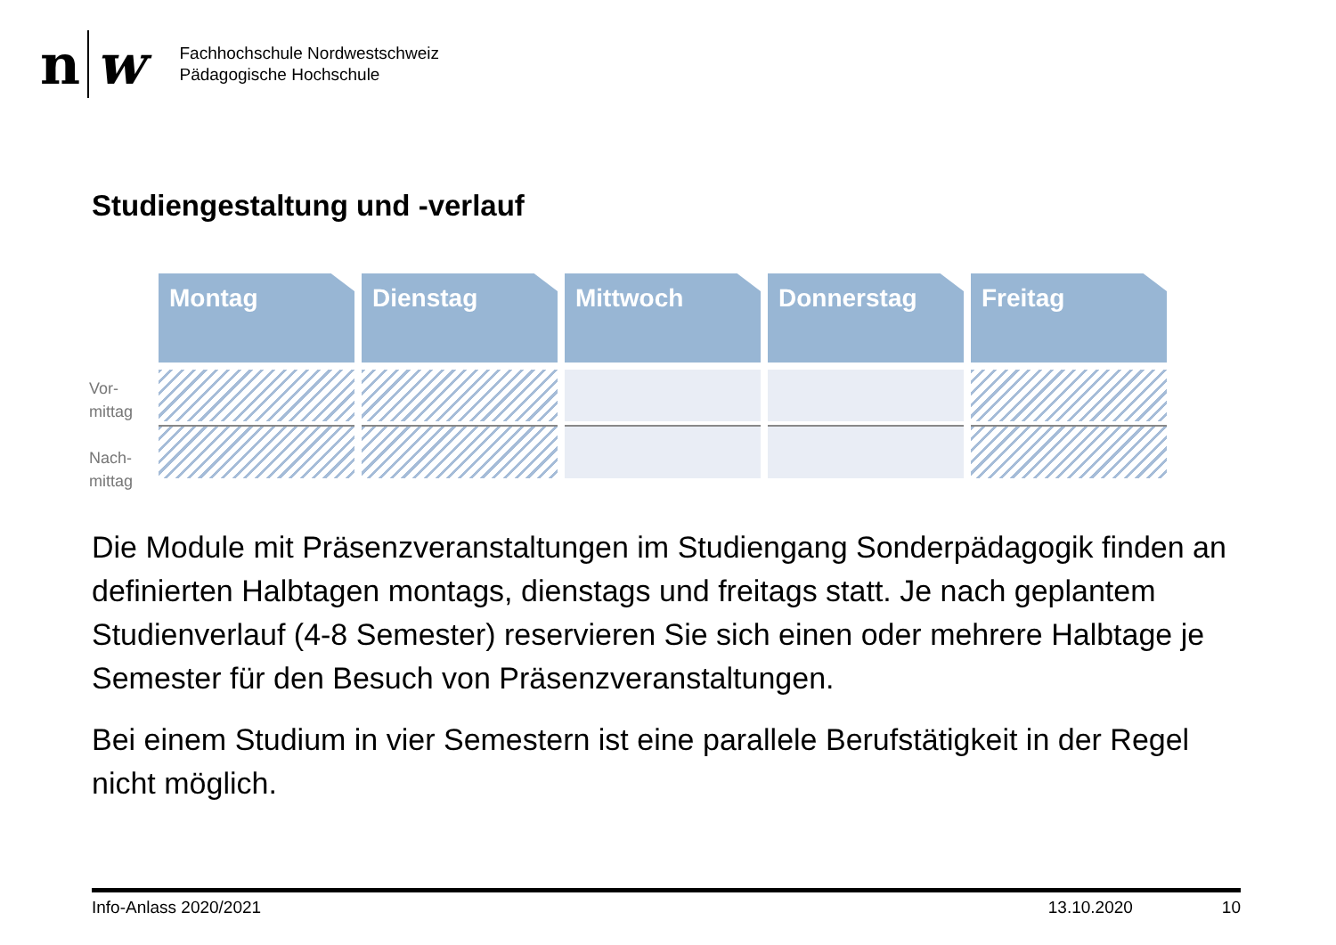n w
Fachhochschule Nordwestschweiz
Pädagogische Hochschule
Studiengestaltung und -verlauf
Vor-
mittag
Nach-
mittag
Montag Dienstag Mittwoch Donnerstag Freitag
Die Module mit Präsenzveranstaltungen im Studiengang Sonderpädagogik finden an definierten Halbtagen montags, dienstags und freitags statt. Je nach geplantem Studienverlauf (4-8 Semester) reservieren Sie sich einen oder mehrere Halbtage je Semester für den Besuch von Präsenzveranstaltungen.
Bei einem Studium in vier Semestern ist eine parallele Berufstätigkeit in der Regel nicht möglich.
Info-Anlass 2020/2021 13.10.2020 10